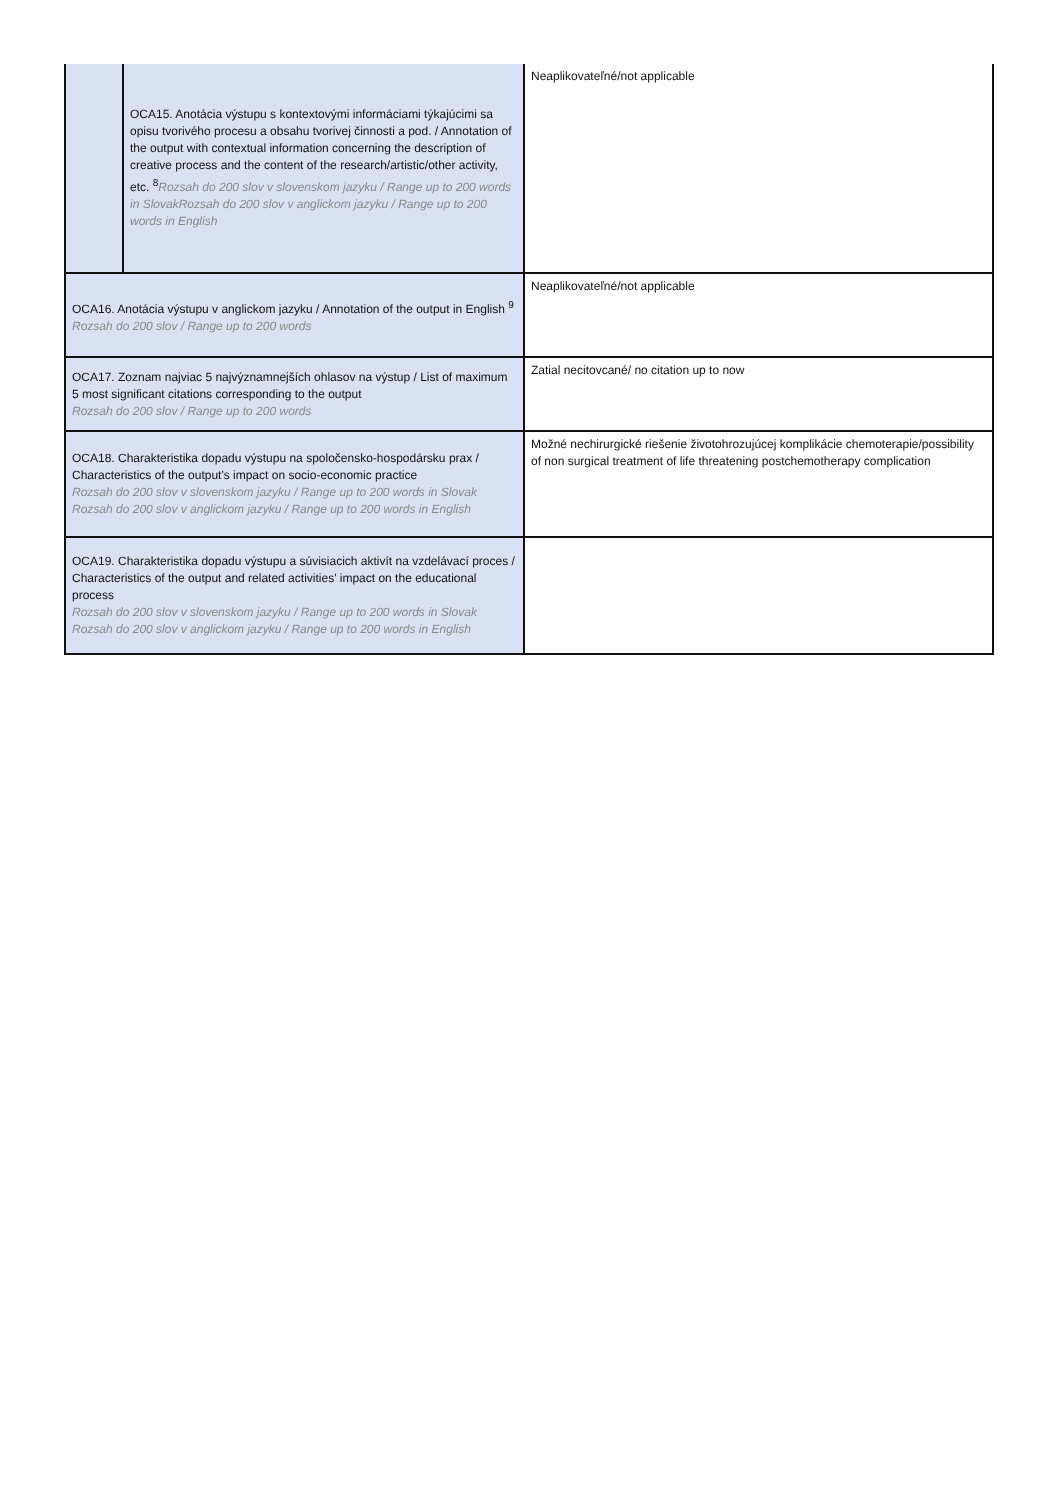| | OCA15. Anotácia výstupu s kontextovými informáciami týkajúcimi sa opisu tvorivého procesu a obsahu tvorivej činnosti a pod. / Annotation of the output with contextual information concerning the description of creative process and the content of the research/artistic/other activity, etc. <sup>8</sup> Rozsah do 200 slov v slovenskom jazyku / Range up to 200 words in SlovakRozsah do 200 slov v anglickom jazyku / Range up to 200 words in English | Neaplikovateľné/not applicable |
| OCA16. Anotácia výstupu v anglickom jazyku / Annotation of the output in English <sup>9</sup> Rozsah do 200 slov / Range up to 200 words | | Neaplikovateľné/not applicable |
| OCA17. Zoznam najviac 5 najvýznamnejších ohlasov na výstup / List of maximum 5 most significant citations corresponding to the output Rozsah do 200 slov / Range up to 200 words | | Zatial necitovcané/ no citation up to now |
| OCA18. Charakteristika dopadu výstupu na spoločensko-hospodársku prax / Characteristics of the output's impact on socio-economic practice Rozsah do 200 slov v slovenskom jazyku / Range up to 200 words in Slovak Rozsah do 200 slov v anglickom jazyku / Range up to 200 words in English | | Možné nechirurgické riešenie životohrozujúcej komplikácie chemoterapie/possibility of non surgical treatment of life threatening postchemotherapy complication |
| OCA19. Charakteristika dopadu výstupu a súvisiacich aktivít na vzdelávací proces / Characteristics of the output and related activities' impact on the educational process Rozsah do 200 slov v slovenskom jazyku / Range up to 200 words in Slovak Rozsah do 200 slov v anglickom jazyku / Range up to 200 words in English | | |